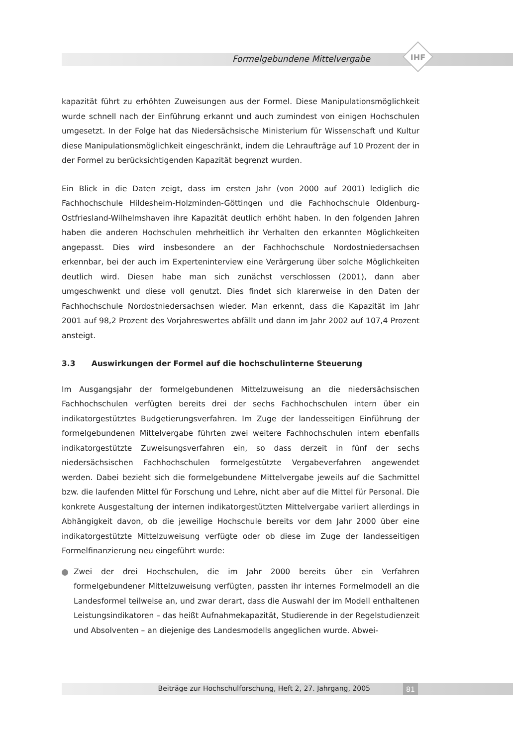Formelgebundene Mittelvergabe IHF
kapazität führt zu erhöhten Zuweisungen aus der Formel. Diese Manipulationsmöglichkeit wurde schnell nach der Einführung erkannt und auch zumindest von einigen Hochschulen umgesetzt. In der Folge hat das Niedersächsische Ministerium für Wissenschaft und Kultur diese Manipulationsmöglichkeit eingeschränkt, indem die Lehraufträge auf 10 Prozent der in der Formel zu berücksichtigenden Kapazität begrenzt wurden.
Ein Blick in die Daten zeigt, dass im ersten Jahr (von 2000 auf 2001) lediglich die Fachhochschule Hildesheim-Holzminden-Göttingen und die Fachhochschule Oldenburg-Ostfriesland-Wilhelmshaven ihre Kapazität deutlich erhöht haben. In den folgenden Jahren haben die anderen Hochschulen mehrheitlich ihr Verhalten den erkannten Möglichkeiten angepasst. Dies wird insbesondere an der Fachhochschule Nordostniedersachsen erkennbar, bei der auch im Experteninterview eine Verärgerung über solche Möglichkeiten deutlich wird. Diesen habe man sich zunächst verschlossen (2001), dann aber umgeschwenkt und diese voll genutzt. Dies findet sich klarerweise in den Daten der Fachhochschule Nordostniedersachsen wieder. Man erkennt, dass die Kapazität im Jahr 2001 auf 98,2 Prozent des Vorjahreswertes abfällt und dann im Jahr 2002 auf 107,4 Prozent ansteigt.
3.3 Auswirkungen der Formel auf die hochschulinterne Steuerung
Im Ausgangsjahr der formelgebundenen Mittelzuweisung an die niedersächsischen Fachhochschulen verfügten bereits drei der sechs Fachhochschulen intern über ein indikatorgestütztes Budgetierungsverfahren. Im Zuge der landesseitigen Einführung der formelgebundenen Mittelvergabe führten zwei weitere Fachhochschulen intern ebenfalls indikatorgestützte Zuweisungsverfahren ein, so dass derzeit in fünf der sechs niedersächsischen Fachhochschulen formelgestützte Vergabeverfahren angewendet werden. Dabei bezieht sich die formelgebundene Mittelvergabe jeweils auf die Sachmittel bzw. die laufenden Mittel für Forschung und Lehre, nicht aber auf die Mittel für Personal. Die konkrete Ausgestaltung der internen indikatorgestützten Mittelvergabe variiert allerdings in Abhängigkeit davon, ob die jeweilige Hochschule bereits vor dem Jahr 2000 über eine indikatorgestützte Mittelzuweisung verfügte oder ob diese im Zuge der landesseitigen Formelfinanzierung neu eingeführt wurde:
Zwei der drei Hochschulen, die im Jahr 2000 bereits über ein Verfahren formelgebundener Mittelzuweisung verfügten, passten ihr internes Formelmodell an die Landesformel teilweise an, und zwar derart, dass die Auswahl der im Modell enthaltenen Leistungsindikatoren – das heißt Aufnahmekapazität, Studierende in der Regelstudienzeit und Absolventen – an diejenige des Landesmodells angeglichen wurde. Abwei-
Beiträge zur Hochschulforschung, Heft 2, 27. Jahrgang, 2005 81